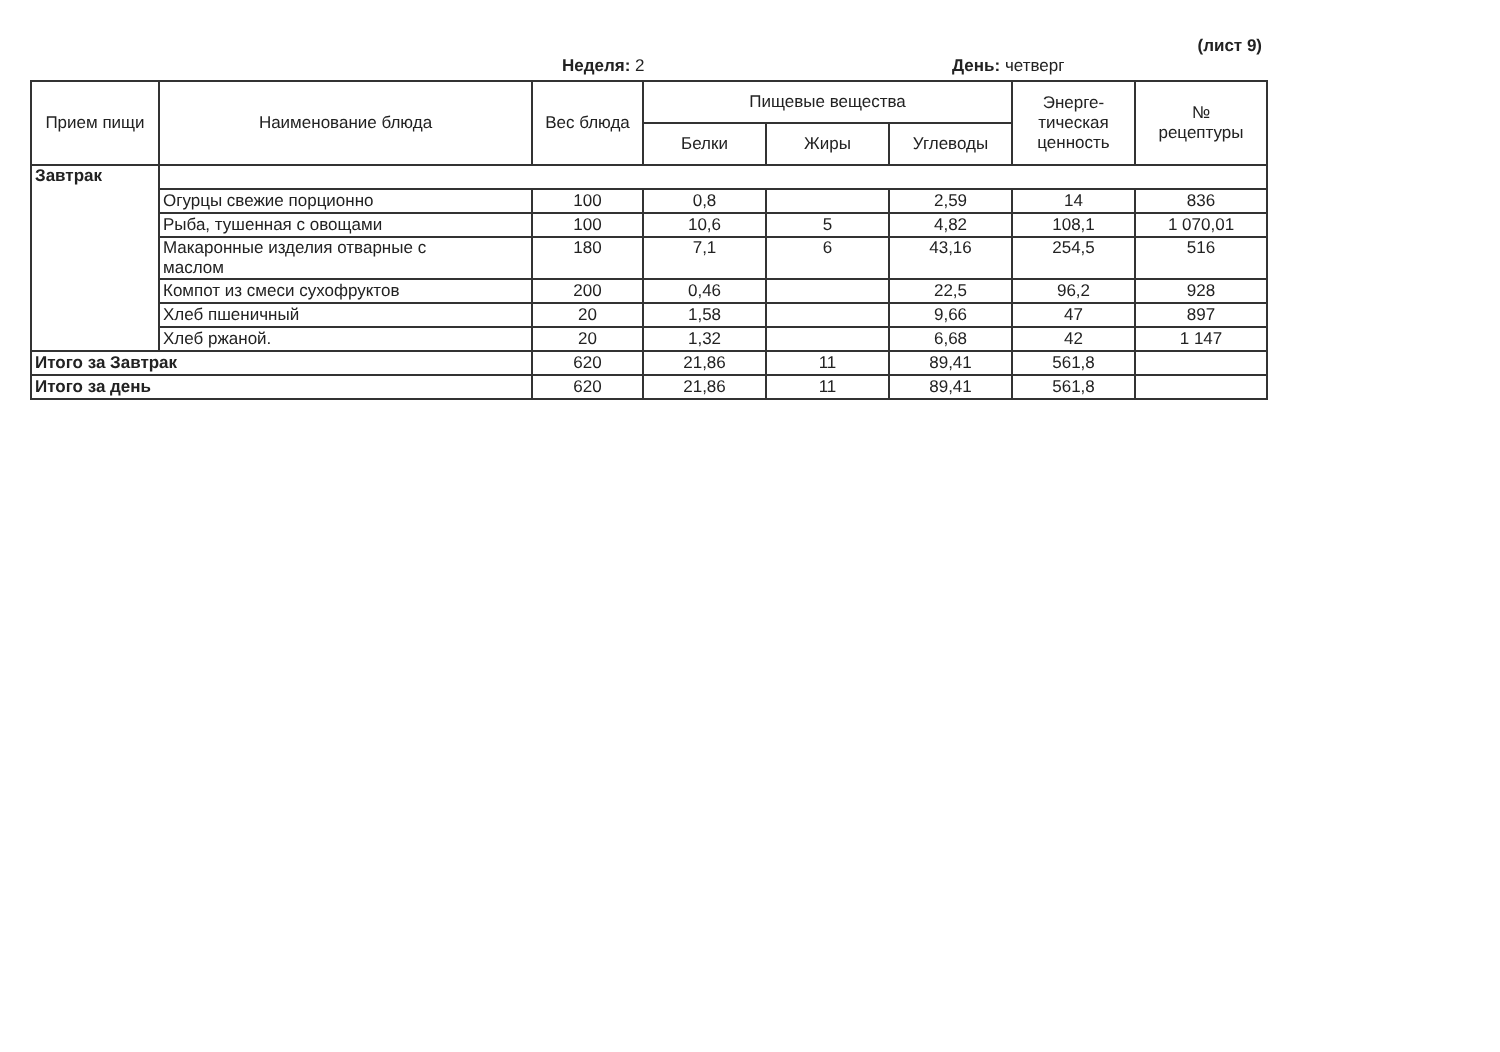(лист 9)
Неделя: 2 День: четверг
| Прием пищи | Наименование блюда | Вес блюда | Пищевые вещества | | | Энерге- тическая ценность | № рецептуры |
| --- | --- | --- | --- | --- | --- | --- | --- |
| | | | Белки | Жиры | Углеводы | | |
| Завтрак | | | | | | | |
| | Огурцы свежие порционно | 100 | 0,8 | | 2,59 | 14 | 836 |
| | Рыба, тушенная с овощами | 100 | 10,6 | 5 | 4,82 | 108,1 | 1 070,01 |
| | Макаронные изделия отварные с маслом | 180 | 7,1 | 6 | 43,16 | 254,5 | 516 |
| | Компот из смеси сухофруктов | 200 | 0,46 | | 22,5 | 96,2 | 928 |
| | Хлеб пшеничный | 20 | 1,58 | | 9,66 | 47 | 897 |
| | Хлеб ржаной. | 20 | 1,32 | | 6,68 | 42 | 1 147 |
| Итого за Завтрак | | 620 | 21,86 | 11 | 89,41 | 561,8 | |
| Итого за день | | 620 | 21,86 | 11 | 89,41 | 561,8 | |